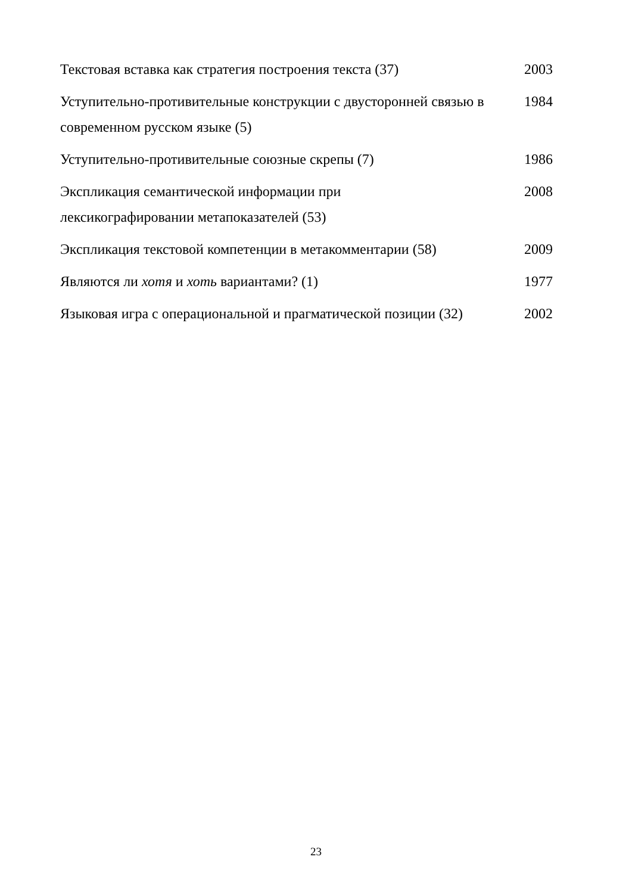| Текстовая вставка как стратегия построения текста (37) | 2003 |
| Уступительно-противительные конструкции с двусторонней связью в современном русском языке (5) | 1984 |
| Уступительно-противительные союзные скрепы (7) | 1986 |
| Экспликация семантической информации при лексикографировании метапоказателей (53) | 2008 |
| Экспликация текстовой компетенции в метакомментарии (58) | 2009 |
| Являются ли хотя и хоть вариантами? (1) | 1977 |
| Языковая игра с операциональной и прагматической позиции (32) | 2002 |
23